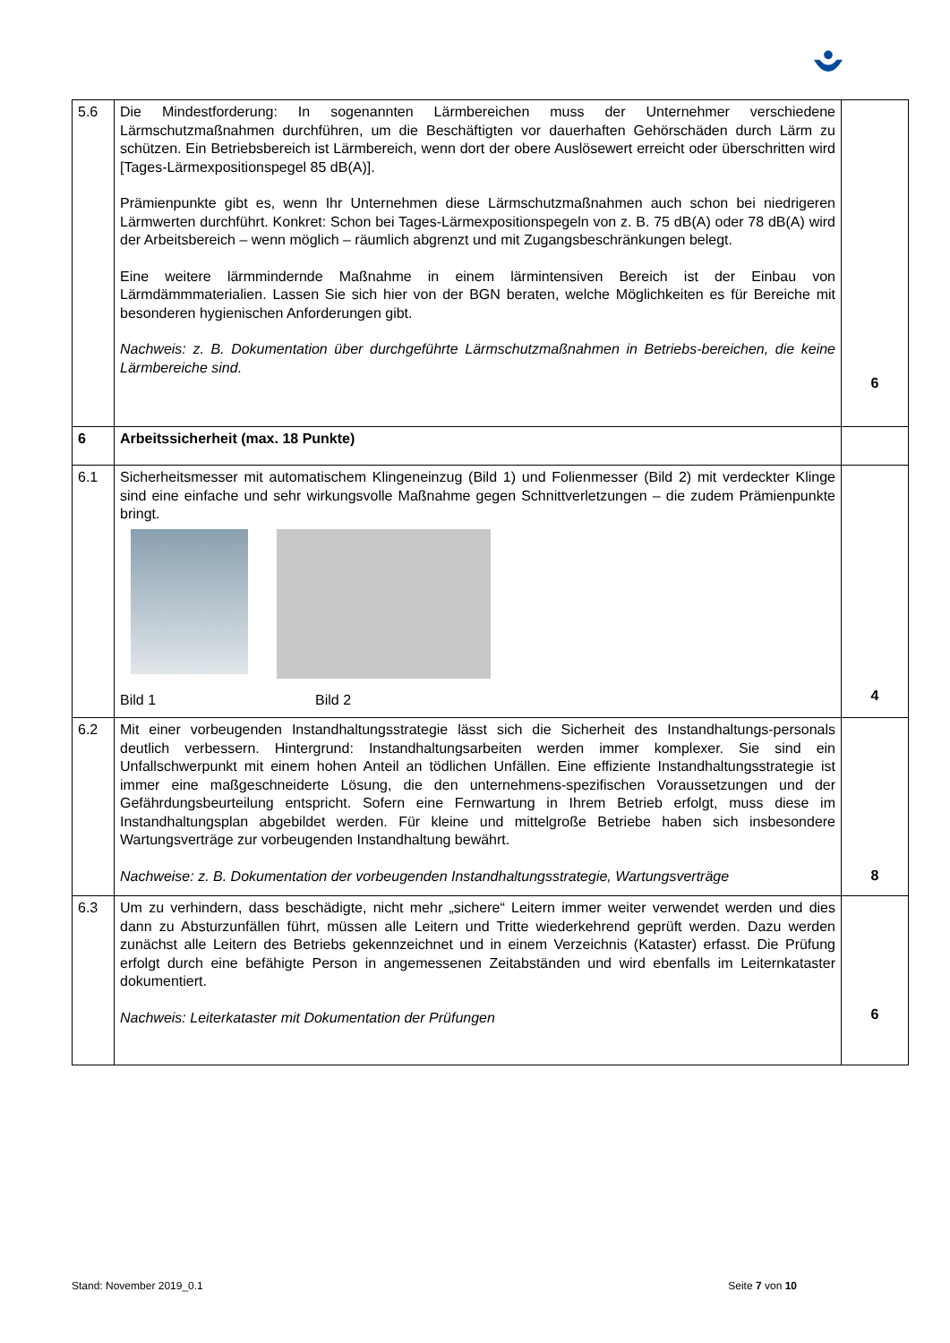| 5.6 | Die Mindestforderung: In sogenannten Lärmbereichen muss der Unternehmer verschiedene Lärmschutzmaßnahmen durchführen, um die Beschäftigten vor dauerhaften Gehörschäden durch Lärm zu schützen. Ein Betriebsbereich ist Lärmbereich, wenn dort der obere Auslösewert erreicht oder überschritten wird [Tages-Lärmexpositionspegel 85 dB(A)]. Prämienpunkte gibt es, wenn Ihr Unternehmen diese Lärmschutzmaßnahmen auch schon bei niedrigeren Lärmwerten durchführt. Konkret: Schon bei Tages-Lärmexpositionspegeln von z. B. 75 dB(A) oder 78 dB(A) wird der Arbeitsbereich – wenn möglich – räumlich abgrenzt und mit Zugangsbeschränkungen belegt. Eine weitere lärmmindernde Maßnahme in einem lärmintensiven Bereich ist der Einbau von Lärmdämmmaterialien. Lassen Sie sich hier von der BGN beraten, welche Möglichkeiten es für Bereiche mit besonderen hygienischen Anforderungen gibt. Nachweis: z. B. Dokumentation über durchgeführte Lärmschutzmaßnahmen in Betriebs-bereichen, die keine Lärmbereiche sind. | 6 |
| 6 | Arbeitssicherheit (max. 18 Punkte) | |
| 6.1 | Sicherheitsmesser mit automatischem Klingeneinzug (Bild 1) und Folienmesser (Bild 2) mit verdeckter Klinge sind eine einfache und sehr wirkungsvolle Maßnahme gegen Schnittverletzungen – die zudem Prämienpunkte bringt. Bild 1 Bild 2 | 4 |
| 6.2 | Mit einer vorbeugenden Instandhaltungsstrategie lässt sich die Sicherheit des Instandhaltungs-personals deutlich verbessern. Hintergrund: Instandhaltungsarbeiten werden immer komplexer. Sie sind ein Unfallschwerpunkt mit einem hohen Anteil an tödlichen Unfällen. Eine effiziente Instandhaltungsstrategie ist immer eine maßgeschneiderte Lösung, die den unternehmens-spezifischen Voraussetzungen und der Gefährdungsbeurteilung entspricht. Sofern eine Fernwartung in Ihrem Betrieb erfolgt, muss diese im Instandhaltungsplan abgebildet werden. Für kleine und mittelgroße Betriebe haben sich insbesondere Wartungsverträge zur vorbeugenden Instandhaltung bewährt. Nachweise: z. B. Dokumentation der vorbeugenden Instandhaltungsstrategie, Wartungsverträge | 8 |
| 6.3 | Um zu verhindern, dass beschädigte, nicht mehr „sichere“ Leitern immer weiter verwendet werden und dies dann zu Absturzunfällen führt, müssen alle Leitern und Tritte wiederkehrend geprüft werden. Dazu werden zunächst alle Leitern des Betriebs gekennzeichnet und in einem Verzeichnis (Kataster) erfasst. Die Prüfung erfolgt durch eine befähigte Person in angemessenen Zeitabständen und wird ebenfalls im Leiternkataster dokumentiert. Nachweis: Leiterkataster mit Dokumentation der Prüfungen | 6 |
Stand: November 2019_0.1 Seite 7 von 10